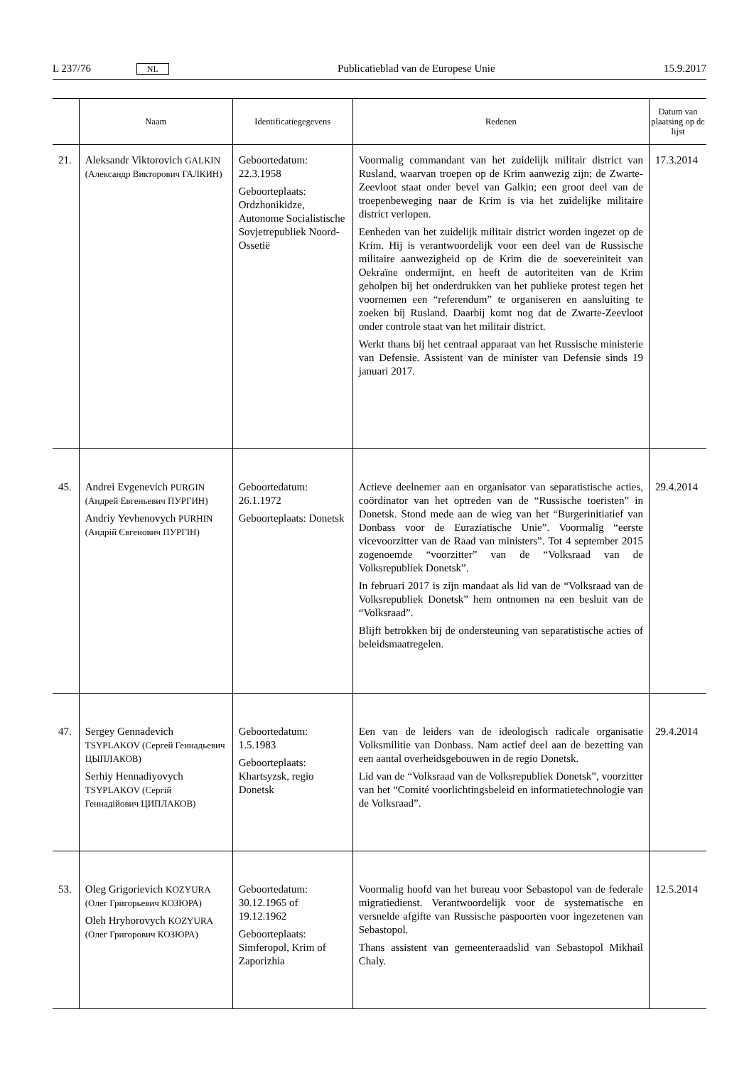L 237/76 NL Publicatieblad van de Europese Unie 15.9.2017
| | Naam | Identificatiegegevens | Redenen | Datum van plaatsing op de lijst |
| --- | --- | --- | --- | --- |
| 21. | Aleksandr Viktorovich GALKIN (Александр Викторович ГАЛКИН) | Geboortedatum: 22.3.1958 Geboorteplaats: Ordzhonikidze, Autonome Socialistische Sovjetrepubliek Noord-Ossetië | Voormalig commandant van het zuidelijk militair district van Rusland, waarvan troepen op de Krim aanwezig zijn; de Zwarte-Zeevloot staat onder bevel van Galkin; een groot deel van de troepenbeweging naar de Krim is via het zuidelijke militaire district verlopen. Eenheden van het zuidelijk militair district worden ingezet op de Krim. Hij is verantwoordelijk voor een deel van de Russische militaire aanwezigheid op de Krim die de soevereiniteit van Oekraïne ondermijnt, en heeft de autoriteiten van de Krim geholpen bij het onderdrukken van het publieke protest tegen het voornemen een “referendum” te organiseren en aansluiting te zoeken bij Rusland. Daarbij komt nog dat de Zwarte-Zeevloot onder controle staat van het militair district. Werkt thans bij het centraal apparaat van het Russische ministerie van Defensie. Assistent van de minister van Defensie sinds 19 januari 2017. | 17.3.2014 |
| 45. | Andrei Evgenevich PURGIN (Андрей Евгеньевич ПУРГИН) Andriy Yevhenovych PURHIN (Андрій Євгенович ПУРГІН) | Geboortedatum: 26.1.1972 Geboorteplaats: Donetsk | Actieve deelnemer aan en organisator van separatistische acties, coördinator van het optreden van de “Russische toeristen” in Donetsk. Stond mede aan de wieg van het “Burgerinitiatief van Donbass voor de Euraziatische Unie”. Voormalig “eerste vicevoorzitter van de Raad van ministers”. Tot 4 september 2015 zogenoemde “voorzitter” van de “Volksraad van de Volksrepubliek Donetsk”. In februari 2017 is zijn mandaat als lid van de “Volksraad van de Volksrepubliek Donetsk” hem ontnomen na een besluit van de “Volksraad”. Blijft betrokken bij de ondersteuning van separatistische acties of beleidsmaatregelen. | 29.4.2014 |
| 47. | Sergey Gennadevich TSYPLAKOV (Сергей Геннадьевич ЦЫПЛАКОВ) Serhiy Hennadiyovych TSYPLAKOV (Сергій Геннадійович ЦИПЛАКОВ) | Geboortedatum: 1.5.1983 Geboorteplaats: Khartsyzsk, regio Donetsk | Een van de leiders van de ideologisch radicale organisatie Volksmilitie van Donbass. Nam actief deel aan de bezetting van een aantal overheidsgebouwen in de regio Donetsk. Lid van de “Volksraad van de Volksrepubliek Donetsk”, voorzitter van het “Comité voorlichtingsbeleid en informatietechnologie van de Volksraad”. | 29.4.2014 |
| 53. | Oleg Grigorievich KOZYURA (Олег Григорьевич КОЗЮРА) Oleh Hryhorovych KOZYURA (Олег Григорович КОЗЮРА) | Geboortedatum: 30.12.1965 of 19.12.1962 Geboorteplaats: Simferopol, Krim of Zaporizhia | Voormalig hoofd van het bureau voor Sebastopol van de federale migratiedienst. Verantwoordelijk voor de systematische en versnelde afgifte van Russische paspoorten voor ingezetenen van Sebastopol. Thans assistent van gemeenteraadslid van Sebastopol Mikhail Chaly. | 12.5.2014 |